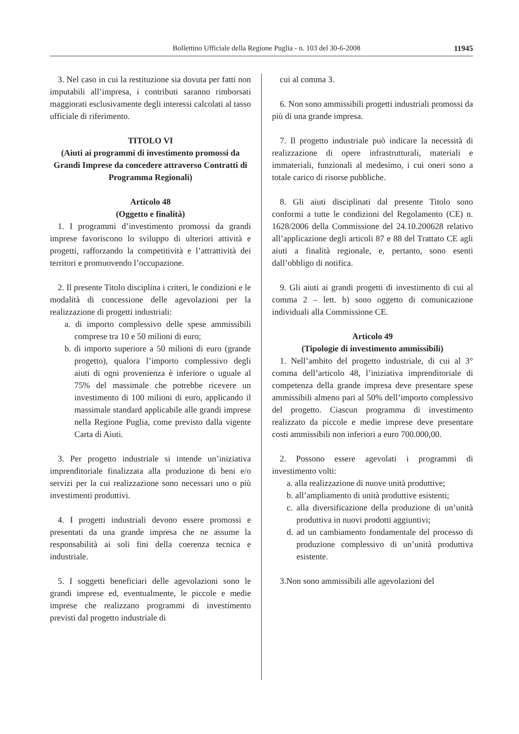Bollettino Ufficiale della Regione Puglia - n. 103 del 30-6-2008 11945
3. Nel caso in cui la restituzione sia dovuta per fatti non imputabili all’impresa, i contributi saranno rimborsati maggiorati esclusivamente degli interessi calcolati al tasso ufficiale di riferimento.
TITOLO VI
(Aiuti ai programmi di investimento promossi da Grandi Imprese da concedere attraverso Contratti di Programma Regionali)
Articolo 48
(Oggetto e finalità)
1. I programmi d’investimento promossi da grandi imprese favoriscono lo sviluppo di ulteriori attività e progetti, rafforzando la competitività e l’attrattività dei territori e promuovendo l’occupazione.
2. Il presente Titolo disciplina i criteri, le condizioni e le modalità di concessione delle agevolazioni per la realizzazione di progetti industriali:
a. di importo complessivo delle spese ammissibili comprese tra 10 e 50 milioni di euro;
b. di importo superiore a 50 milioni di euro (grande progetto), qualora l’importo complessivo degli aiuti di ogni provenienza è inferiore o uguale al 75% del massimale che potrebbe ricevere un investimento di 100 milioni di euro, applicando il massimale standard applicabile alle grandi imprese nella Regione Puglia, come previsto dalla vigente Carta di Aiuti.
3. Per progetto industriale si intende un’iniziativa imprenditoriale finalizzata alla produzione di beni e/o servizi per la cui realizzazione sono necessari uno o più investimenti produttivi.
4. I progetti industriali devono essere promossi e presentati da una grande impresa che ne assume la responsabilità ai soli fini della coerenza tecnica e industriale.
5. I soggetti beneficiari delle agevolazioni sono le grandi imprese ed, eventualmente, le piccole e medie imprese che realizzano programmi di investimento previsti dal progetto industriale di
cui al comma 3.
6. Non sono ammissibili progetti industriali promossi da più di una grande impresa.
7. Il progetto industriale può indicare la necessità di realizzazione di opere infrastrutturali, materiali e immateriali, funzionali al medesimo, i cui oneri sono a totale carico di risorse pubbliche.
8. Gli aiuti disciplinati dal presente Titolo sono conformi a tutte le condizioni del Regolamento (CE) n. 1628/2006 della Commissione del 24.10.200628 relativo all’applicazione degli articoli 87 e 88 del Trattato CE agli aiuti a finalità regionale, e, pertanto, sono esenti dall’obbligo di notifica.
9. Gli aiuti ai grandi progetti di investimento di cui al comma 2 – lett. b) sono oggetto di comunicazione individuali alla Commissione CE.
Articolo 49
(Tipologie di investimento ammissibili)
1. Nell’ambito del progetto industriale, di cui al 3° comma dell’articolo 48, l’iniziativa imprenditoriale di competenza della grande impresa deve presentare spese ammissibili almeno pari al 50% dell’importo complessivo del progetto. Ciascun programma di investimento realizzato da piccole e medie imprese deve presentare costi ammissibili non inferiori a euro 700.000,00.
2. Possono essere agevolati i programmi di investimento volti:
a. alla realizzazione di nuove unità produttive;
b. all’ampliamento di unità produttive esistenti;
c. alla diversificazione della produzione di un’unità produttiva in nuovi prodotti aggiuntivi;
d. ad un cambiamento fondamentale del processo di produzione complessivo di un’unità produttiva esistente.
3.Non sono ammissibili alle agevolazioni del